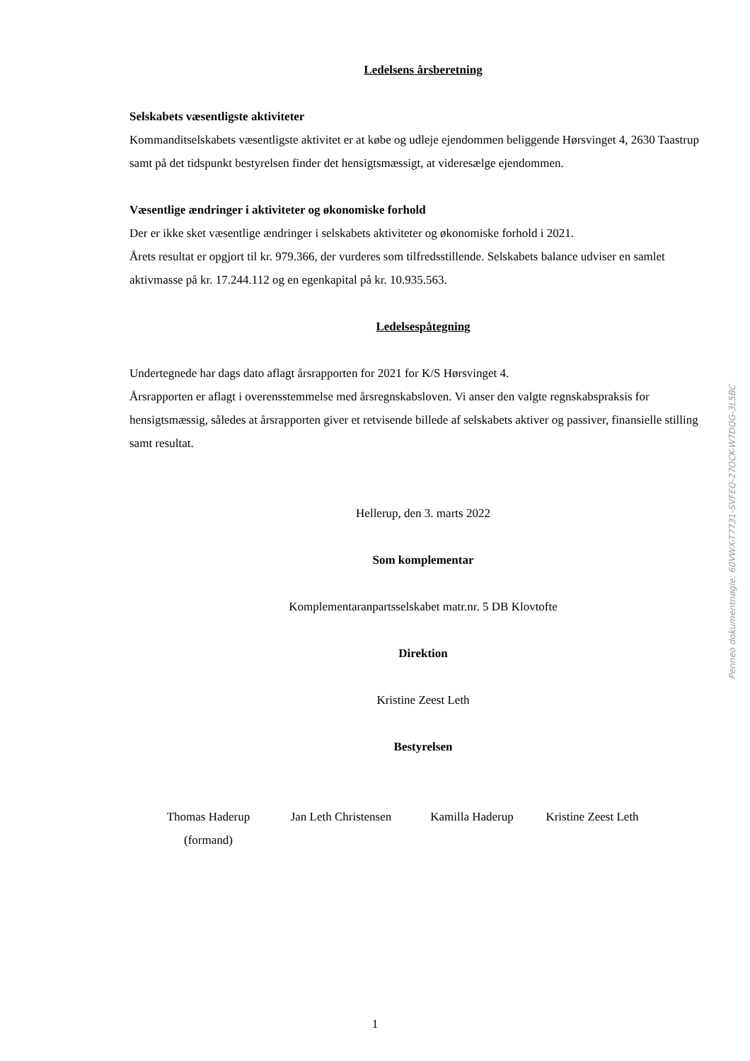Ledelsens årsberetning
Selskabets væsentligste aktiviteter
Kommanditselskabets væsentligste aktivitet er at købe og udleje ejendommen beliggende Hørsvinget 4, 2630 Taastrup samt på det tidspunkt bestyrelsen finder det hensigtsmæssigt, at videresælge ejendommen.
Væsentlige ændringer i aktiviteter og økonomiske forhold
Der er ikke sket væsentlige ændringer i selskabets aktiviteter og økonomiske forhold i 2021.
Årets resultat er opgjort til kr. 979.366, der vurderes som tilfredsstillende. Selskabets balance udviser en samlet aktivmasse på kr. 17.244.112 og en egenkapital på kr. 10.935.563.
Ledelsespåtegning
Undertegnede har dags dato aflagt årsrapporten for 2021 for K/S Hørsvinget 4.
Årsrapporten er aflagt i overensstemmelse med årsregnskabsloven. Vi anser den valgte regnskabspraksis for hensigtsmæssig, således at årsrapporten giver et retvisende billede af selskabets aktiver og passiver, finansielle stilling samt resultat.
Hellerup, den 3. marts 2022
Som komplementar
Komplementaranpartsselskabet matr.nr. 5 DB Klovtofte
Direktion
Kristine Zeest Leth
Bestyrelsen
Thomas Haderup
(formand)
Jan Leth Christensen
Kamilla Haderup Kristine Zeest Leth
Penneo dokumentnøgle: 60VWX-T7731-SVFEQ-27OCK-W7DQG-3L5BC
1